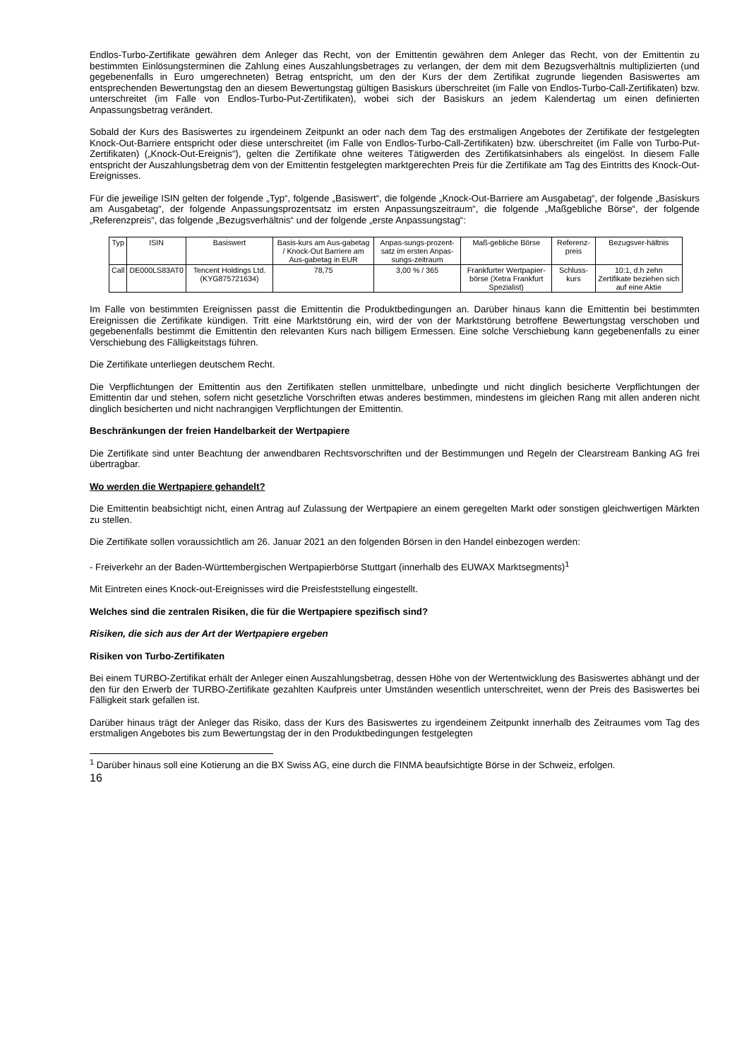Endlos-Turbo-Zertifikate gewähren dem Anleger das Recht, von der Emittentin gewähren dem Anleger das Recht, von der Emittentin zu bestimmten Einlösungsterminen die Zahlung eines Auszahlungsbetrages zu verlangen, der dem mit dem Bezugsverhältnis multiplizierten (und gegebenenfalls in Euro umgerechneten) Betrag entspricht, um den der Kurs der dem Zertifikat zugrunde liegenden Basiswertes am entsprechenden Bewertungstag den an diesem Bewertungstag gültigen Basiskurs überschreitet (im Falle von Endlos-Turbo-Call-Zertifikaten) bzw. unterschreitet (im Falle von Endlos-Turbo-Put-Zertifikaten), wobei sich der Basiskurs an jedem Kalendertag um einen definierten Anpassungsbetrag verändert.
Sobald der Kurs des Basiswertes zu irgendeinem Zeitpunkt an oder nach dem Tag des erstmaligen Angebotes der Zertifikate der festgelegten Knock-Out-Barriere entspricht oder diese unterschreitet (im Falle von Endlos-Turbo-Call-Zertifikaten) bzw. überschreitet (im Falle von Turbo-Put-Zertifikaten) („Knock-Out-Ereignis“), gelten die Zertifikate ohne weiteres Tätigwerden des Zertifikatsinhabers als eingelöst. In diesem Falle entspricht der Auszahlungsbetrag dem von der Emittentin festgelegten marktgerechten Preis für die Zertifikate am Tag des Eintritts des Knock-Out-Ereignisses.
Für die jeweilige ISIN gelten der folgende „Typ“, folgende „Basiswert“, die folgende „Knock-Out-Barriere am Ausgabetag“, der folgende „Basiskurs am Ausgabetag“, der folgende Anpassungsprozentsatz im ersten Anpassungszeitraum“, die folgende „Maßgebliche Börse“, der folgende „Referenzpreis“, das folgende „Bezugsverhältnis“ und der folgende „erste Anpassungstag“:
| Typ | ISIN | Basiswert | Basis-kurs am Aus-gabetag / Knock-Out Barriere am Aus-gabetag in EUR | Anpas-sungs-prozent-satz im ersten Anpas-sungs-zeitraum | Maß-gebliche Börse | Referenz-preis | Bezugsver-hältnis |
| Call | DE000LS83AT0 | Tencent Holdings Ltd. (KYG875721634) | 78,75 | 3,00 % / 365 | Frankfurter Wertpapier-börse (Xetra Frankfurt Spezialist) | Schluss-kurs | 10:1, d.h zehn Zertifikate beziehen sich auf eine Aktie |
Im Falle von bestimmten Ereignissen passt die Emittentin die Produktbedingungen an. Darüber hinaus kann die Emittentin bei bestimmten Ereignissen die Zertifikate kündigen. Tritt eine Marktstörung ein, wird der von der Marktstörung betroffene Bewertungstag verschoben und gegebenenfalls bestimmt die Emittentin den relevanten Kurs nach billigem Ermessen. Eine solche Verschiebung kann gegebenenfalls zu einer Verschiebung des Fälligkeitstags führen.
Die Zertifikate unterliegen deutschem Recht.
Die Verpflichtungen der Emittentin aus den Zertifikaten stellen unmittelbare, unbedingte und nicht dinglich besicherte Verpflichtungen der Emittentin dar und stehen, sofern nicht gesetzliche Vorschriften etwas anderes bestimmen, mindestens im gleichen Rang mit allen anderen nicht dinglich besicherten und nicht nachrangigen Verpflichtungen der Emittentin.
Beschränkungen der freien Handelbarkeit der Wertpapiere
Die Zertifikate sind unter Beachtung der anwendbaren Rechtsvorschriften und der Bestimmungen und Regeln der Clearstream Banking AG frei übertragbar.
Wo werden die Wertpapiere gehandelt?
Die Emittentin beabsichtigt nicht, einen Antrag auf Zulassung der Wertpapiere an einem geregelten Markt oder sonstigen gleichwertigen Märkten zu stellen.
Die Zertifikate sollen voraussichtlich am 26. Januar 2021 an den folgenden Börsen in den Handel einbezogen werden:
- Freiverkehr an der Baden-Württembergischen Wertpapierbörse Stuttgart (innerhalb des EUWAX Marktsegments)<sup>1</sup>
Mit Eintreten eines Knock-out-Ereignisses wird die Preisfeststellung eingestellt.
Welches sind die zentralen Risiken, die für die Wertpapiere spezifisch sind?
Risiken, die sich aus der Art der Wertpapiere ergeben
Risiken von Turbo-Zertifikaten
Bei einem TURBO-Zertifikat erhält der Anleger einen Auszahlungsbetrag, dessen Höhe von der Wertentwicklung des Basiswertes abhängt und der den für den Erwerb der TURBO-Zertifikate gezahlten Kaufpreis unter Umständen wesentlich unterschreitet, wenn der Preis des Basiswertes bei Fälligkeit stark gefallen ist.
Darüber hinaus trägt der Anleger das Risiko, dass der Kurs des Basiswertes zu irgendeinem Zeitpunkt innerhalb des Zeitraumes vom Tag des erstmaligen Angebotes bis zum Bewertungstag der in den Produktbedingungen festgelegten
<sup>1</sup> Darüber hinaus soll eine Kotierung an die BX Swiss AG, eine durch die FINMA beaufsichtigte Börse in der Schweiz, erfolgen.
16